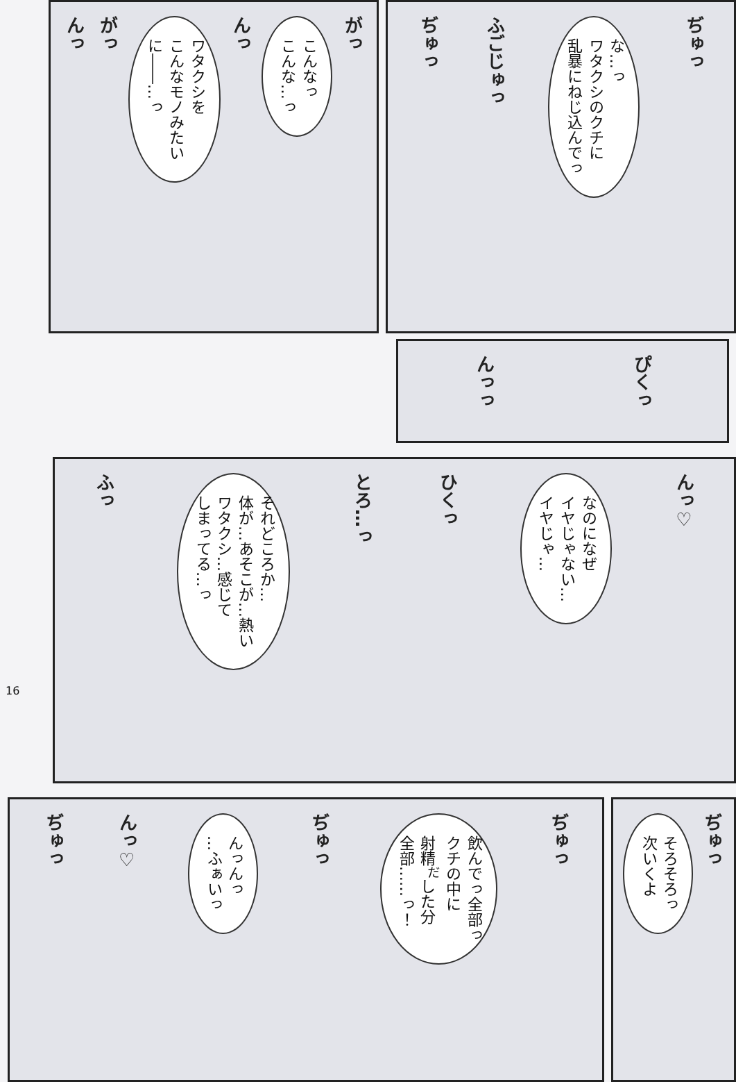ぢゅっ
な…っ
ワタクシのクチに
乱暴にねじ込んでっ
ふごじゅっ
ぢゅっ
がっ
こんなっ
こんな…っ
んっ
ワタクシを
こんなモノみたい
に――…っ
がっ
んっ
ぴくっ
んっっ
んっ♡
なのになぜ
イヤじゃない…
イヤじゃ…
ひくっ
とろ…っ
それどころか…
体が…あそこが…熱い
ワタクシ…感じて
しまってる…っ
ふっ
16
ぢゅっ
そろそろっ
次いくよ
ぢゅっ
飲んでっ全部っ
クチの中に
射精<sup>だ</sup>した分
全部……っ！
ぢゅっ
んっんっ
…ふぁいっ
んっ♡
ぢゅっ